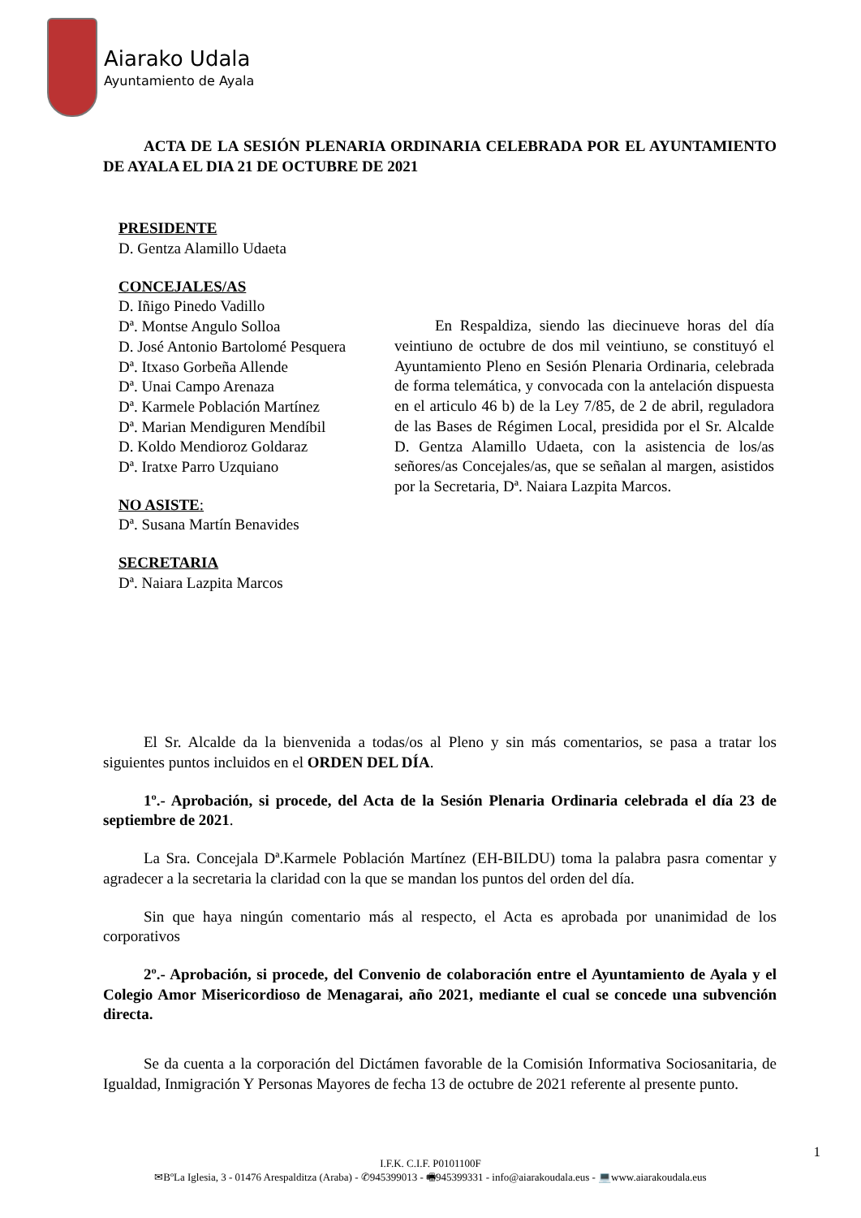Aiarako Udala
Ayuntamiento de Ayala
ACTA DE LA SESIÓN PLENARIA ORDINARIA CELEBRADA POR EL AYUNTAMIENTO DE AYALA EL DIA 21 DE OCTUBRE DE 2021
PRESIDENTE
D. Gentza Alamillo Udaeta
CONCEJALES/AS
D. Iñigo Pinedo Vadillo
Dª. Montse Angulo Solloa
D. José Antonio Bartolomé Pesquera
Dª. Itxaso Gorbeña Allende
Dª. Unai Campo Arenaza
Dª. Karmele Población Martínez
Dª. Marian Mendiguren Mendíbil
D. Koldo Mendioroz Goldaraz
Dª. Iratxe Parro Uzquiano
NO ASISTE:
Dª. Susana Martín Benavides
SECRETARIA
Dª. Naiara Lazpita Marcos
En Respaldiza, siendo las diecinueve horas del día veintiuno de octubre de dos mil veintiuno, se constituyó el Ayuntamiento Pleno en Sesión Plenaria Ordinaria, celebrada de forma telemática, y convocada con la antelación dispuesta en el articulo 46 b) de la Ley 7/85, de 2 de abril, reguladora de las Bases de Régimen Local, presidida por el Sr. Alcalde D. Gentza Alamillo Udaeta, con la asistencia de los/as señores/as Concejales/as, que se señalan al margen, asistidos por la Secretaria, Dª. Naiara Lazpita Marcos.
El Sr. Alcalde da la bienvenida a todas/os al Pleno y sin más comentarios, se pasa a tratar los siguientes puntos incluidos en el ORDEN DEL DÍA.
1º.- Aprobación, si procede, del Acta de la Sesión Plenaria Ordinaria celebrada el día 23 de septiembre de 2021.
La Sra. Concejala Dª.Karmele Población Martínez (EH-BILDU) toma la palabra pasra comentar y agradecer a la secretaria la claridad con la que se mandan los puntos del orden del día.
Sin que haya ningún comentario más al respecto, el Acta es aprobada por unanimidad de los corporativos
2º.- Aprobación, si procede, del Convenio de colaboración entre el Ayuntamiento de Ayala y el Colegio Amor Misericordioso de Menagarai, año 2021, mediante el cual se concede una subvención directa.
Se da cuenta a la corporación del Dictámen favorable de la Comisión Informativa Sociosanitaria, de Igualdad, Inmigración Y Personas Mayores de fecha 13 de octubre de 2021 referente al presente punto.
1
I.F.K. C.I.F. P0101100F
✉BºLa Iglesia, 3 - 01476 Arespalditza (Araba) - ✆945399013 - 🖷945399331 - info@aiarakoudala.eus - 💻www.aiarakoudala.eus